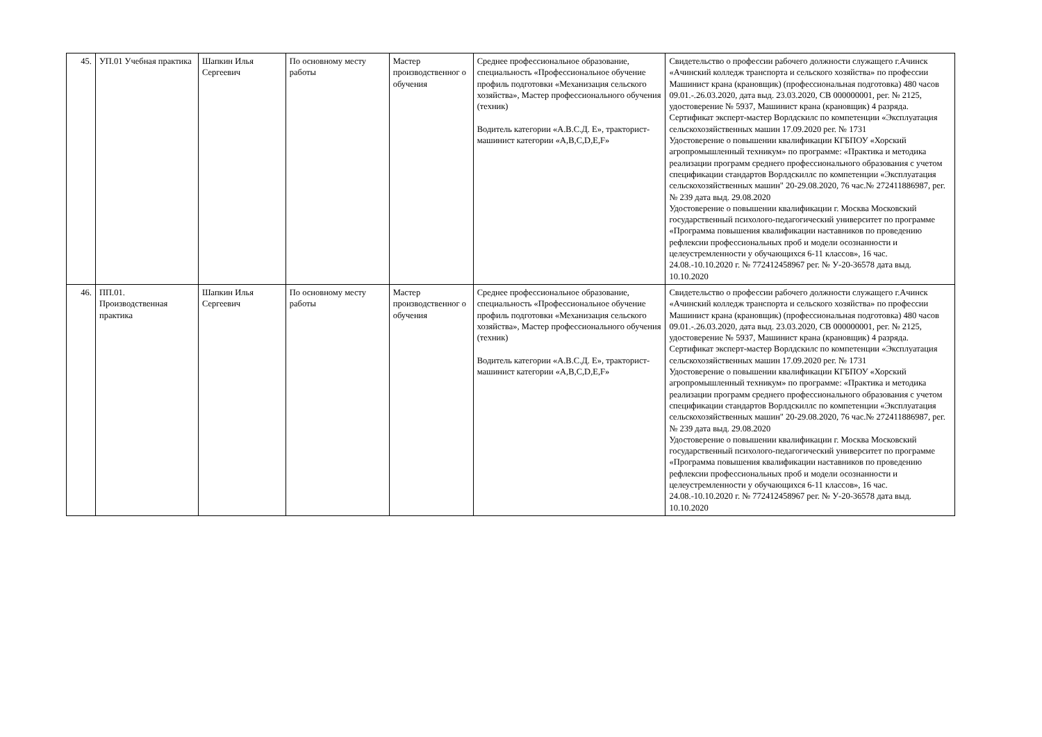| 45. | УП.01 Учебная практика | Шапкин Илья Сергеевич | По основному месту работы | Мастер производственног о обучения | Среднее профессиональное образование, специальность «Профессиональное обучение профиль подготовки «Механизация сельского хозяйства», Мастер профессионального обучения (техник) Водитель категории «А.В.С.Д. Е», тракторист-машинист категории «A,B,C,D,E,F» | Свидетельство о профессии рабочего должности служащего г.Ачинск «Ачинский колледж транспорта и сельского хозяйства» по профессии Машинист крана (крановщик) (профессиональная подготовка) 480 часов 09.01.-.26.03.2020, дата выд. 23.03.2020, СВ 000000001, рег. № 2125, удостоверение № 5937, Машинист крана (крановщик) 4 разряда. Сертификат эксперт-мастер Ворлдскилс по компетенции «Эксплуатация сельскохозяйственных машин 17.09.2020 рег. № 1731 Удостоверение о повышении квалификации КГБПОУ «Хорский агропромышленный техникум» по программе: «Практика и методика реализации программ среднего профессионального образования с учетом спецификации стандартов Ворлдскиллс по компетенции «Эксплуатация сельскохозяйственных машин" 20-29.08.2020, 76 час.№ 272411886987, рег. № 239 дата выд. 29.08.2020 Удостоверение о повышении квалификации г. Москва Московский государственный психолого-педагогический университет по программе «Программа повышения квалификации наставников по проведению рефлексии профессиональных проб и модели осознанности и целеустремленности у обучающихся 6-11 классов», 16 час. 24.08.-10.10.2020 г. № 772412458967 рег. № У-20-36578 дата выд. 10.10.2020 |
| 46. | ПП.01. Производственная практика | Шапкин Илья Сергеевич | По основному месту работы | Мастер производственног о обучения | Среднее профессиональное образование, специальность «Профессиональное обучение профиль подготовки «Механизация сельского хозяйства», Мастер профессионального обучения (техник) Водитель категории «А.В.С.Д. Е», тракторист-машинист категории «A,B,C,D,E,F» | Свидетельство о профессии рабочего должности служащего г.Ачинск «Ачинский колледж транспорта и сельского хозяйства» по профессии Машинист крана (крановщик) (профессиональная подготовка) 480 часов 09.01.-.26.03.2020, дата выд. 23.03.2020, СВ 000000001, рег. № 2125, удостоверение № 5937, Машинист крана (крановщик) 4 разряда. Сертификат эксперт-мастер Ворлдскилс по компетенции «Эксплуатация сельскохозяйственных машин 17.09.2020 рег. № 1731 Удостоверение о повышении квалификации КГБПОУ «Хорский агропромышленный техникум» по программе: «Практика и методика реализации программ среднего профессионального образования с учетом спецификации стандартов Ворлдскиллс по компетенции «Эксплуатация сельскохозяйственных машин" 20-29.08.2020, 76 час.№ 272411886987, рег. № 239 дата выд. 29.08.2020 Удостоверение о повышении квалификации г. Москва Московский государственный психолого-педагогический университет по программе «Программа повышения квалификации наставников по проведению рефлексии профессиональных проб и модели осознанности и целеустремленности у обучающихся 6-11 классов», 16 час. 24.08.-10.10.2020 г. № 772412458967 рег. № У-20-36578 дата выд. 10.10.2020 |